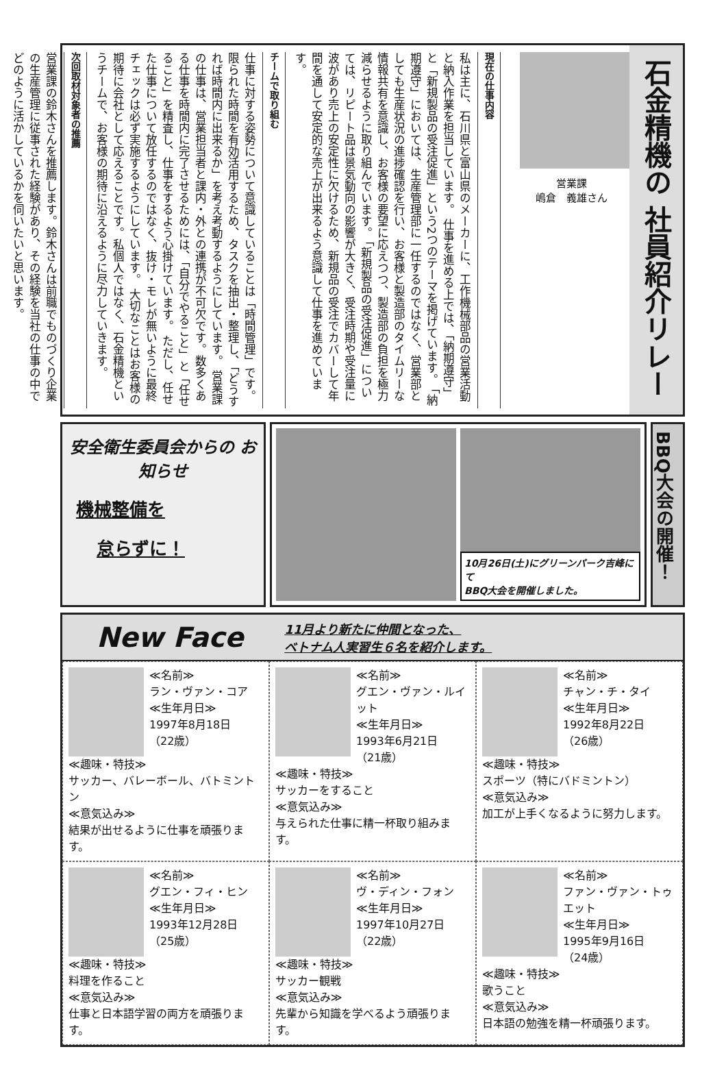石金精機の 社員紹介リレー
営業課
嶋倉　義雄さん
現在の仕事内容
私は主に、石川県と富山県のメーカーに、工作機械部品の営業活動と納入作業を担当しています。 仕事を進める上では、「納期遵守」と「新規製品の受注促進」という2つのテーマを掲げています。 「納期遵守」においては、生産管理部に一任するのではなく、営業部としても生産状況の進捗確認を行い、お客様と製造部のタイムリーな情報共有を意識し、お客様の要望に応えつつ、製造部の負担を極力減らせるように取り組んでいます。 「新規製品の受注促進」については、リピート品は景気動向の影響が大きく、受注時期や受注量に波があり売上の安定性に欠けるため、新規品の受注でカバーして年間を通して安定的な売上が出来るよう意識して仕事を進めています。
チームで取り組む
仕事に対する姿勢について意識していることは「時間管理」です。限られた時間を有効活用するため、タスクを抽出・整理し、「どうすれば時間内に出来るか」を考え考動するようにしています。 営業課の仕事は、営業担当者と課内・外との連携が不可欠です。数多くある仕事を時間内に完了させるためには、「自分でやること」と「任せること」を精査し、仕事をするよう心掛けています。 ただし、任せた仕事について放任するのではなく、抜け・モレが無いように最終チェックは必ず実施するようにしています。 大切なことはお客様の期待に会社として応えることです。私個人ではなく、石金精機というチームで、お客様の期待に沿えるように尽力していきます。
次回取材対象者の推薦
営業課の鈴木さんを推薦します。鈴木さんは前職でものづくり企業の生産管理に従事された経験があり、その経験を当社の仕事の中でどのように活かしているかを伺いたいと思います。
安全衛生委員会からの お知らせ
機械整備を
怠らずに！
10月26日(土)にグリーンパーク吉峰にて
BBQ大会を開催しました。
BBQ大会の開催！
New Face
11月より新たに仲間となった、
ベトナム人実習生６名を紹介します。
≪名前≫
ラン・ヴァン・コア
≪生年月日≫
1997年8月18日
（22歳）
≪趣味・特技≫
サッカー、バレーボール、バトミントン
≪意気込み≫
結果が出せるように仕事を頑張ります。
≪名前≫
グエン・ヴァン・ルイット
≪生年月日≫
1993年6月21日
（21歳）
≪趣味・特技≫
サッカーをすること
≪意気込み≫
与えられた仕事に精一杯取り組みます。
≪名前≫
チャン・チ・タイ
≪生年月日≫
1992年8月22日
（26歳）
≪趣味・特技≫
スポーツ（特にバドミントン）
≪意気込み≫
加工が上手くなるように努力します。
≪名前≫
グエン・フィ・ヒン
≪生年月日≫
1993年12月28日
（25歳）
≪趣味・特技≫
料理を作ること
≪意気込み≫
仕事と日本語学習の両方を頑張ります。
≪名前≫
ヴ・ディン・フォン
≪生年月日≫
1997年10月27日
（22歳）
≪趣味・特技≫
サッカー観戦
≪意気込み≫
先輩から知識を学べるよう頑張ります。
≪名前≫
ファン・ヴァン・トゥエット
≪生年月日≫
1995年9月16日
（24歳）
≪趣味・特技≫
歌うこと
≪意気込み≫
日本語の勉強を精一杯頑張ります。